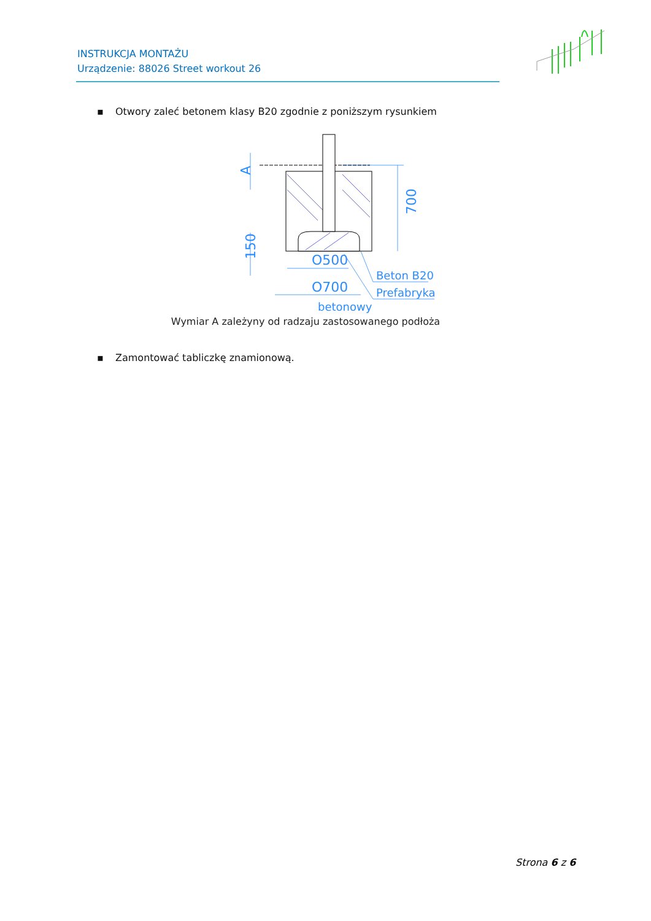INSTRUKCJA MONTAŻU
Urządzenie: 88026 Street workout 26
▪ Otwory zaleć betonem klasy B20 zgodnie z poniższym rysunkiem
A
150
700
O500
O700
Beton B20
Prefabrykat
betonowy
Wymiar A zależyny od radzaju zastosowanego podłoża
▪ Zamontować tabliczkę znamionową.
Strona 6 z 6